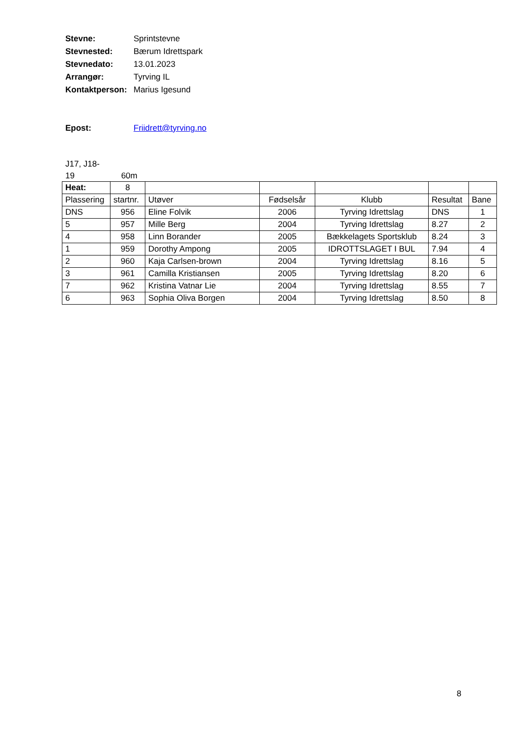Stevne: Sprintstevne
Stevnested: Bærum Idrettspark
Stevnedato: 13.01.2023
Arrangør: Tyrving IL
Kontaktperson: Marius Igesund
Epost: Friidrett@tyrving.no
J17, J18-
19 60m
| Heat: | 8 | | | | | |
| Plassering | startnr. | Utøver | Fødselsår | Klubb | Resultat | Bane |
| DNS | 956 | Eline Folvik | 2006 | Tyrving Idrettslag | DNS | 1 |
| 5 | 957 | Mille Berg | 2004 | Tyrving Idrettslag | 8.27 | 2 |
| 4 | 958 | Linn Borander | 2005 | Bækkelagets Sportsklub | 8.24 | 3 |
| 1 | 959 | Dorothy Ampong | 2005 | IDROTTSLAGET I BUL | 7.94 | 4 |
| 2 | 960 | Kaja Carlsen-brown | 2004 | Tyrving Idrettslag | 8.16 | 5 |
| 3 | 961 | Camilla Kristiansen | 2005 | Tyrving Idrettslag | 8.20 | 6 |
| 7 | 962 | Kristina Vatnar Lie | 2004 | Tyrving Idrettslag | 8.55 | 7 |
| 6 | 963 | Sophia Oliva Borgen | 2004 | Tyrving Idrettslag | 8.50 | 8 |
8